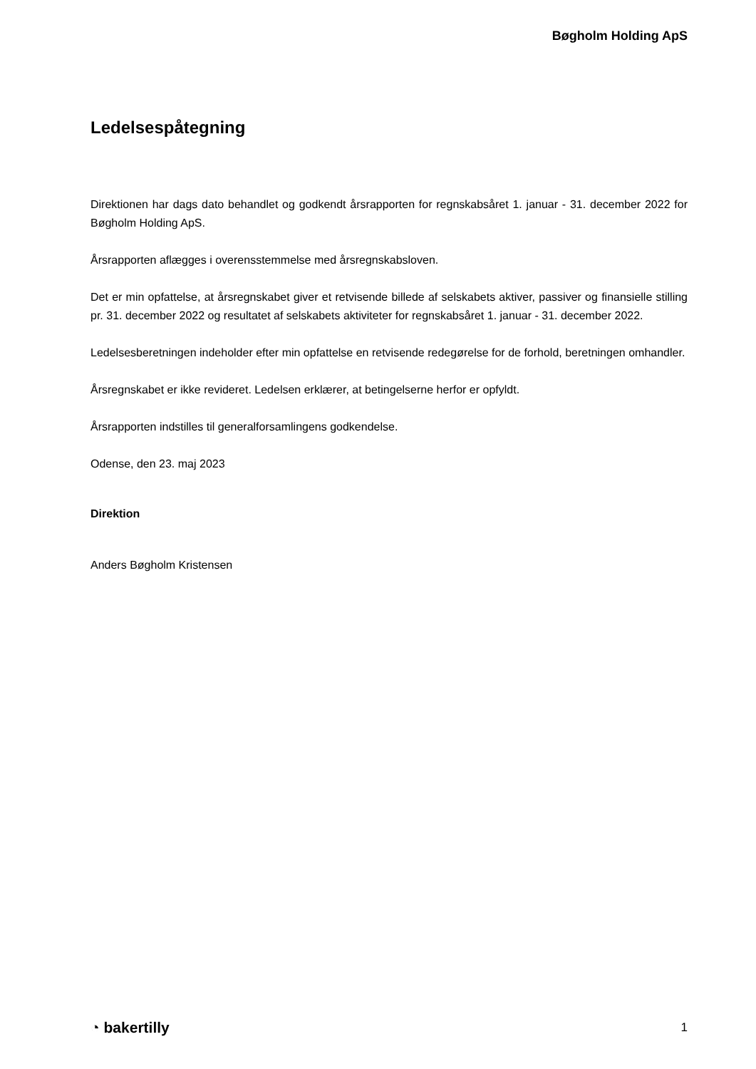Bøgholm Holding ApS
Ledelsespåtegning
Direktionen har dags dato behandlet og godkendt årsrapporten for regnskabsåret 1. januar - 31. december 2022 for Bøgholm Holding ApS.
Årsrapporten aflægges i overensstemmelse med årsregnskabsloven.
Det er min opfattelse, at årsregnskabet giver et retvisende billede af selskabets aktiver, passiver og finansielle stilling pr. 31. december 2022 og resultatet af selskabets aktiviteter for regnskabsåret 1. januar - 31. december 2022.
Ledelsesberetningen indeholder efter min opfattelse en retvisende redegørelse for de forhold, beretningen omhandler.
Årsregnskabet er ikke revideret. Ledelsen erklærer, at betingelserne herfor er opfyldt.
Årsrapporten indstilles til generalforsamlingens godkendelse.
Odense, den 23. maj 2023
Direktion
Anders Bøgholm Kristensen
◔ bakertilly 1